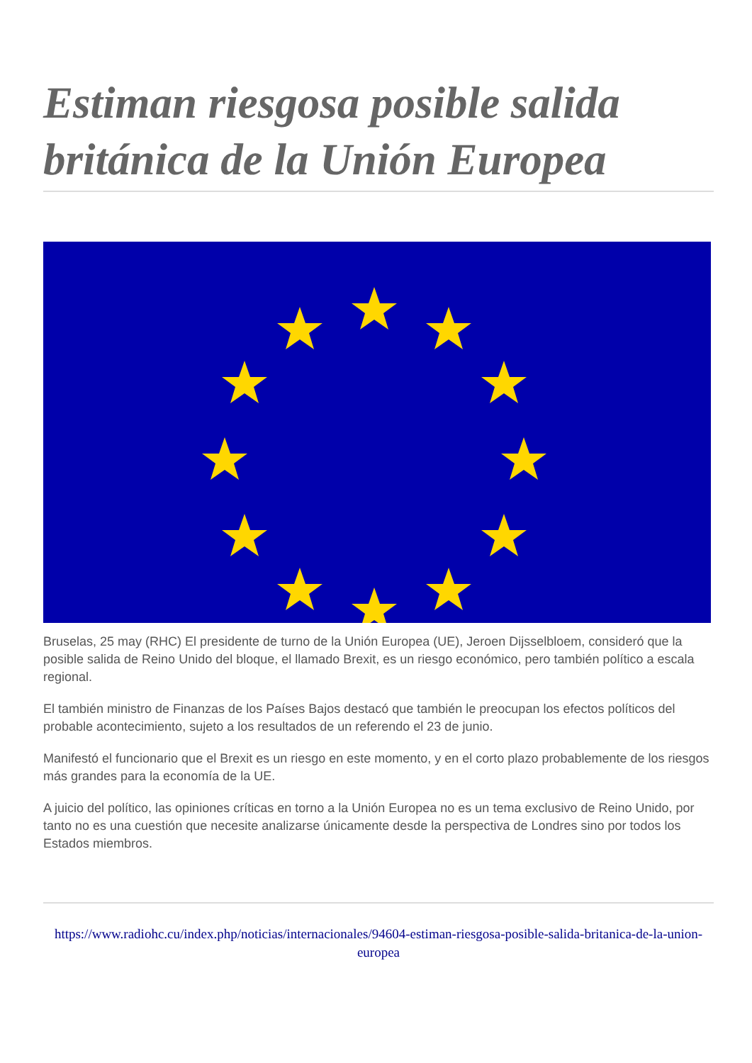Estiman riesgosa posible salida británica de la Unión Europea
Bruselas, 25 may (RHC) El presidente de turno de la Unión Europea (UE), Jeroen Dijsselbloem, consideró que la posible salida de Reino Unido del bloque, el llamado Brexit, es un riesgo económico, pero también político a escala regional.
El también ministro de Finanzas de los Países Bajos destacó que también le preocupan los efectos políticos del probable acontecimiento, sujeto a los resultados de un referendo el 23 de junio.
Manifestó el funcionario que el Brexit es un riesgo en este momento, y en el corto plazo probablemente de los riesgos más grandes para la economía de la UE.
A juicio del político, las opiniones críticas en torno a la Unión Europea no es un tema exclusivo de Reino Unido, por tanto no es una cuestión que necesite analizarse únicamente desde la perspectiva de Londres sino por todos los Estados miembros.
https://www.radiohc.cu/index.php/noticias/internacionales/94604-estiman-riesgosa-posible-salida-britanica-de-la-union-europea